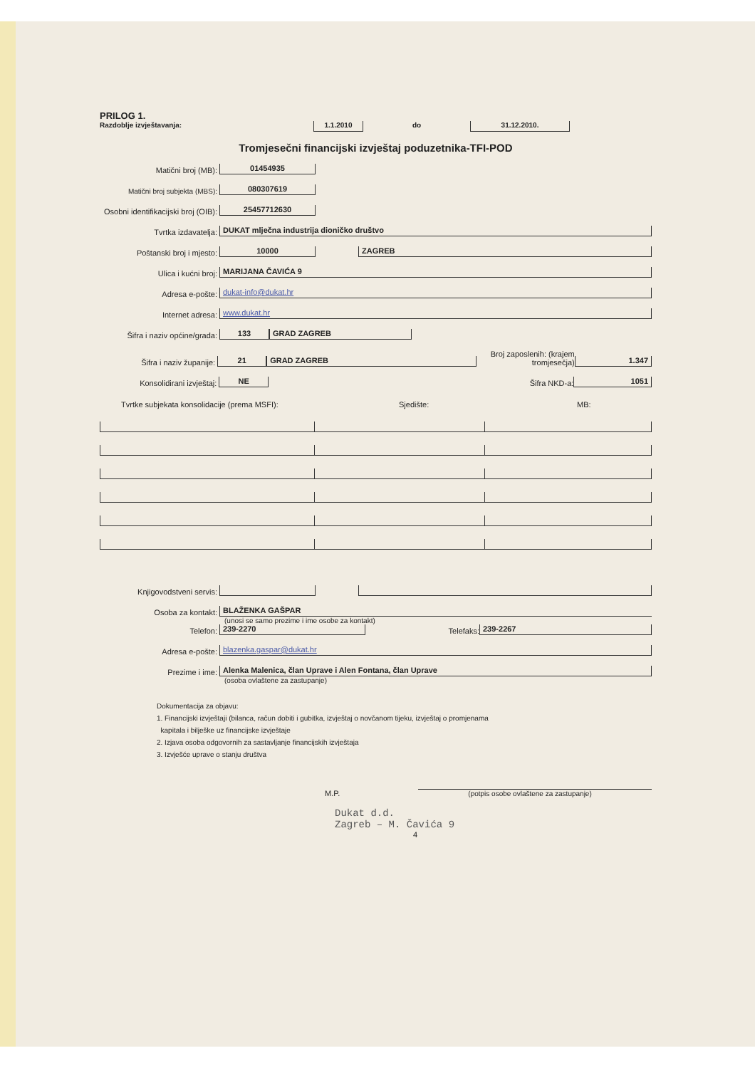PRILOG 1.
Razdoblje izvještavanja: 1.1.2010 do 31.12.2010.
Tromjesečni financijski izvještaj poduzetnika-TFI-POD
Matični broj (MB): 01454935
Matični broj subjekta (MBS): 080307619
Osobni identifikacijski broj (OIB): 25457712630
Tvrtka izdavatelja: DUKAT mlječna industrija dioničko društvo
Poštanski broj i mjesto: 10000 ZAGREB
Ulica i kućni broj: MARIJANA ČAVIĆA 9
Adresa e-pošte: dukat-info@dukat.hr
Internet adresa: www.dukat.hr
Šifra i naziv općine/grada: 133 GRAD ZAGREB
Šifra i naziv županije: 21 GRAD ZAGREB Broj zaposlenih: (krajem tromjesečja) 1.347
Konsolidirani izvještaj: NE Šifra NKD-a: 1051
Tvrtke subjekata konsolidacije (prema MSFI): Sjedište: MB:
Knjigovodstveni servis:
Osoba za kontakt: BLAŽENKA GAŠPAR
(unosi se samo prezime i ime osobe za kontakt)
Telefon: 239-2270 Telefaks: 239-2267
Adresa e-pošte: blazenka.gaspar@dukat.hr
Prezime i ime: Alenka Malenica, član Uprave i Alen Fontana, član Uprave
(osoba ovlaštene za zastupanje)
Dokumentacija za objavu:
1. Financijski izvještaji (bilanca, račun dobiti i gubitka, izvještaj o novčanom tijeku, izvještaj o promjenama
kapitala i bilješke uz financijske izvještaje
2. Izjava osoba odgovornih za sastavljanje financijskih izvještaja
3. Izvješće uprave o stanju društva
M.P. (potpis osobe ovlaštene za zastupanje)
Dukat d.d.
Zagreb – M. Čavića 9
4